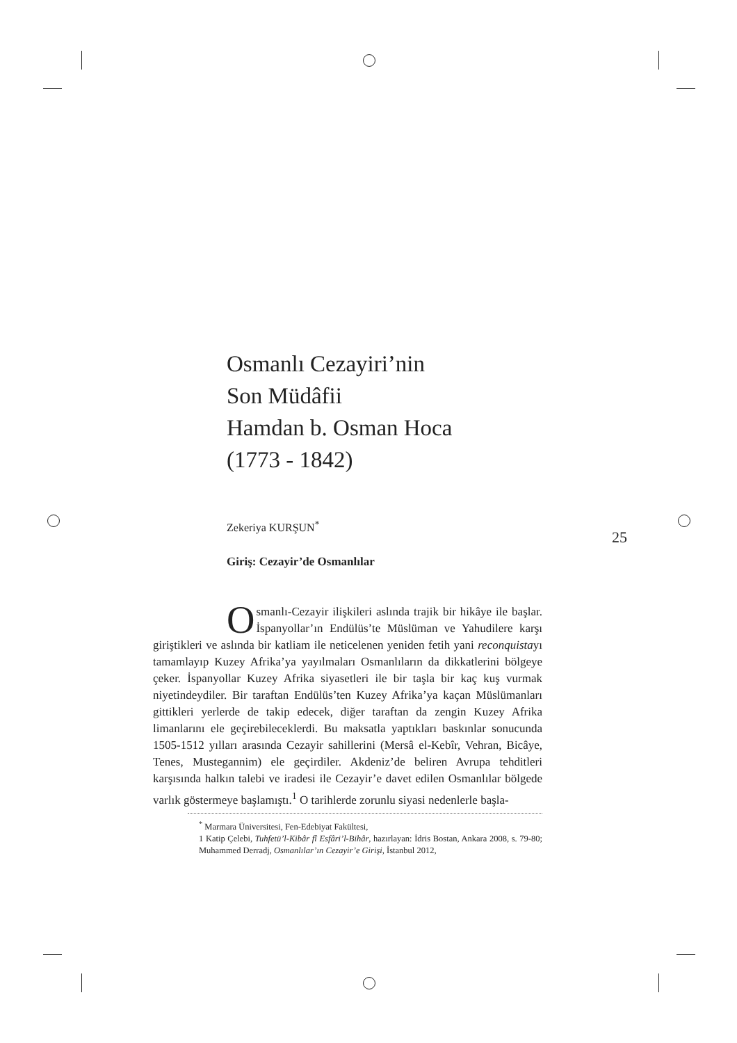25
Osmanlı Cezayiri’nin
Son Müdâfii
Hamdan b. Osman Hoca
(1773 - 1842)
Zekeriya KURŞUN<sup>*</sup>
Giriş: Cezayir’de Osmanlılar
Osmanlı-Cezayir ilişkileri aslında trajik bir hikâye ile başlar. İspanyollar’ın Endülüs’te Müslüman ve Yahudilere karşı giriştikleri ve aslında bir katliam ile neticelenen yeniden fetih yani reconquistayı tamamlayıp Kuzey Afrika’ya yayılmaları Osmanlıların da dikkatlerini bölgeye çeker. İspanyollar Kuzey Afrika siyasetleri ile bir taşla bir kaç kuş vurmak niyetindeydiler. Bir taraftan Endülüs’ten Kuzey Afrika’ya kaçan Müslümanları gittikleri yerlerde de takip edecek, diğer taraftan da zengin Kuzey Afrika limanlarını ele geçirebileceklerdi. Bu maksatla yaptıkları baskınlar sonucunda 1505-1512 yılları arasında Cezayir sahillerini (Mersâ el-Kebîr, Vehran, Bicâye, Tenes, Mustegannim) ele geçirdiler. Akdeniz’de beliren Avrupa tehditleri karşısında halkın talebi ve iradesi ile Cezayir’e davet edilen Osmanlılar bölgede varlık göstermeye başlamıştı.<sup>1</sup> O tarihlerde zorunlu siyasi nedenlerle başla-
<sup>*</sup> Marmara Üniversitesi, Fen-Edebiyat Fakültesi,
1 Katip Çelebi, Tuhfetü’l-Kibâr fî Esfâri’l-Bihâr, hazırlayan: İdris Bostan, Ankara 2008, s. 79-80; Muhammed Derradj, Osmanlılar’ın Cezayir’e Girişi, İstanbul 2012,